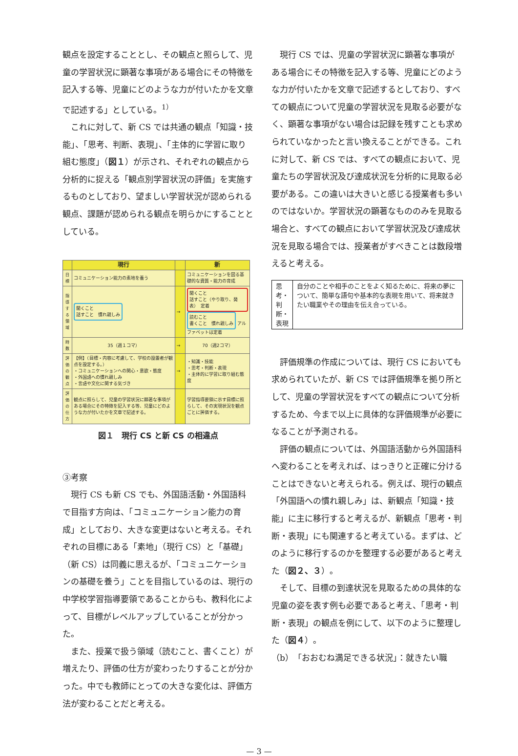観点を設定することとし、その観点と照らして、児童の学習状況に顕著な事項がある場合にその特徴を記入する等、児童にどのような力が付いたかを文章で記述する」としている。<sup>1）</sup>
これに対して、新 CS では共通の観点「知識・技能」、「思考、判断、表現」、「主体的に学習に取り組む態度」（図１）が示され、それぞれの観点から分析的に捉える「観点別学習状況の評価」を実施するものとしており、望ましい学習状況が認められる観点、課題が認められる観点を明らかにすることとしている。
| | 現行 | | 新 |
| --- | --- | --- | --- |
| 目標 | コミュニケーション能力の素地を養う | | コミュニケーションを図る基礎的な資質・能力の育成 |
| 指導する領域 | 聞くこと 話すこと 慣れ親しみ | → | 聞くこと 話すこと（やり取り、発表） 定着 読むこと 書くこと 慣れ親しみ アルファベットは定着 |
| 時数 | 35（週１コマ） | → | 70（週2コマ） |
| 評価の観点 | 【例】（目標・内容に考慮して、学校の設置者が観点を設定する。） ・コミュニケーションへの関心・意欲・態度 ・外国語への慣れ親しみ ・言語や文化に関する気づき | → | ・知識・技能 ・思考・判断・表現 ・主体的に学習に取り組む態度 |
| 評価の仕方 | 観点に照らして、児童の学習状況に顕著な事項がある場合にその特徴を記入する等、児童にどのような力が付いたかを文章で記述する。 | | 学習指導要領に示す目標に照らして、その実現状況を観点ごとに評価する。 |
図１　現行 CS と新 CS の相違点
③考察
現行 CS も新 CS でも、外国語活動・外国語科で目指す方向は、「コミュニケーション能力の育成」としており、大きな変更はないと考える。それぞれの目標にある「素地」（現行 CS）と「基礎」（新 CS）は同義に思えるが、「コミュニケーションの基礎を養う」ことを目指しているのは、現行の中学校学習指導要領であることからも、教科化によって、目標がレベルアップしていることが分かった。
また、授業で扱う領域（読むこと、書くこと）が増えたり、評価の仕方が変わったりすることが分かった。中でも教師にとっての大きな変化は、評価方法が変わることだと考える。
現行 CS では、児童の学習状況に顕著な事項がある場合にその特徴を記入する等、児童にどのような力が付いたかを文章で記述するとしており、すべての観点について児童の学習状況を見取る必要がなく、顕著な事項がない場合は記録を残すことも求められていなかったと言い換えることができる。これに対して、新 CS では、すべての観点において、児童たちの学習状況及び達成状況を分析的に見取る必要がある。この違いは大きいと感じる授業者も多いのではないか。学習状況の顕著なもののみを見取る場合と、すべての観点において学習状況及び達成状況を見取る場合では、授業者がすべきことは数段増えると考える。
思考・
判断・
表現
自分のことや相手のことをよく知るために、将来の夢について、簡単な語句や基本的な表現を用いて、将来就きたい職業やその理由を伝え合っている。
評価規準の作成については、現行 CS においても求められていたが、新 CS では評価規準を拠り所として、児童の学習状況をすべての観点について分析するため、今まで以上に具体的な評価規準が必要になることが予測される。
評価の観点については、外国語活動から外国語科へ変わることを考えれば、はっきりと正確に分けることはできないと考えられる。例えば、現行の観点「外国語への慣れ親しみ」は、新観点「知識・技能」に主に移行すると考えるが、新観点「思考・判断・表現」にも関連すると考えている。まずは、どのように移行するのかを整理する必要があると考えた（図２、３）。
そして、目標の到達状況を見取るための具体的な児童の姿を表す例も必要であると考え、「思考・判断・表現」の観点を例にして、以下のように整理した（図４）。
（b）「おおむね満足できる状況」：就きたい職
— 3 —